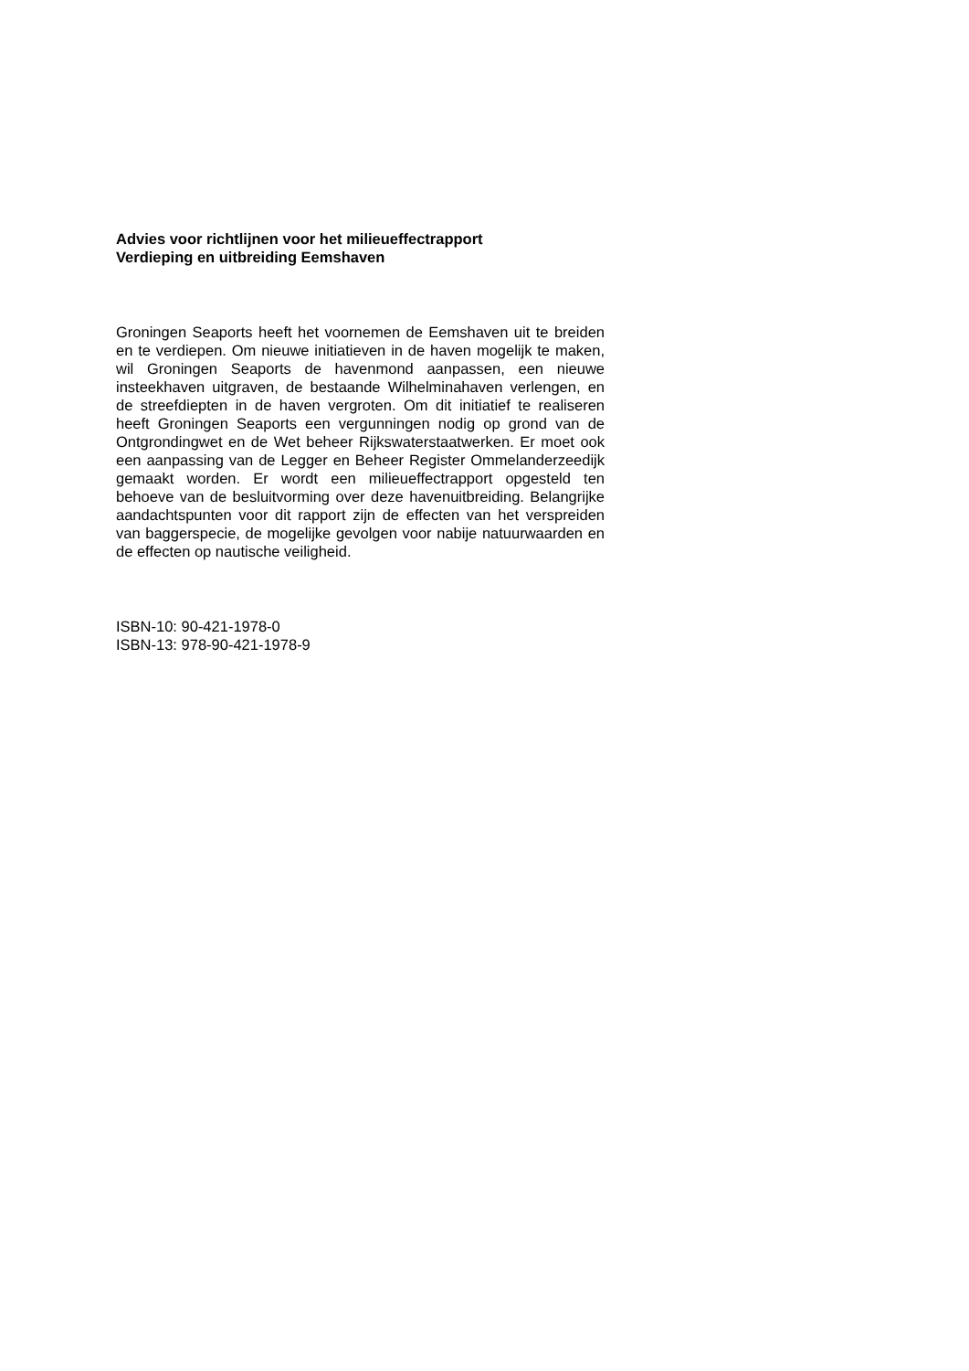Advies voor richtlijnen voor het milieueffectrapport
Verdieping en uitbreiding Eemshaven
Groningen Seaports heeft het voornemen de Eemshaven uit te breiden en te verdiepen. Om nieuwe initiatieven in de haven mogelijk te maken, wil Groningen Seaports de havenmond aanpassen, een nieuwe insteekhaven uitgraven, de bestaande Wilhelminahaven verlengen, en de streefdiepten in de haven vergroten. Om dit initiatief te realiseren heeft Groningen Seaports een vergunningen nodig op grond van de Ontgrondingwet en de Wet beheer Rijkswaterstaatwerken. Er moet ook een aanpassing van de Legger en Beheer Register Ommelanderzeedijk gemaakt worden. Er wordt een milieueffectrapport opgesteld ten behoeve van de besluitvorming over deze havenuitbreiding. Belangrijke aandachtspunten voor dit rapport zijn de effecten van het verspreiden van baggerspecie, de mogelijke gevolgen voor nabije natuurwaarden en de effecten op nautische veiligheid.
ISBN-10: 90-421-1978-0
ISBN-13: 978-90-421-1978-9